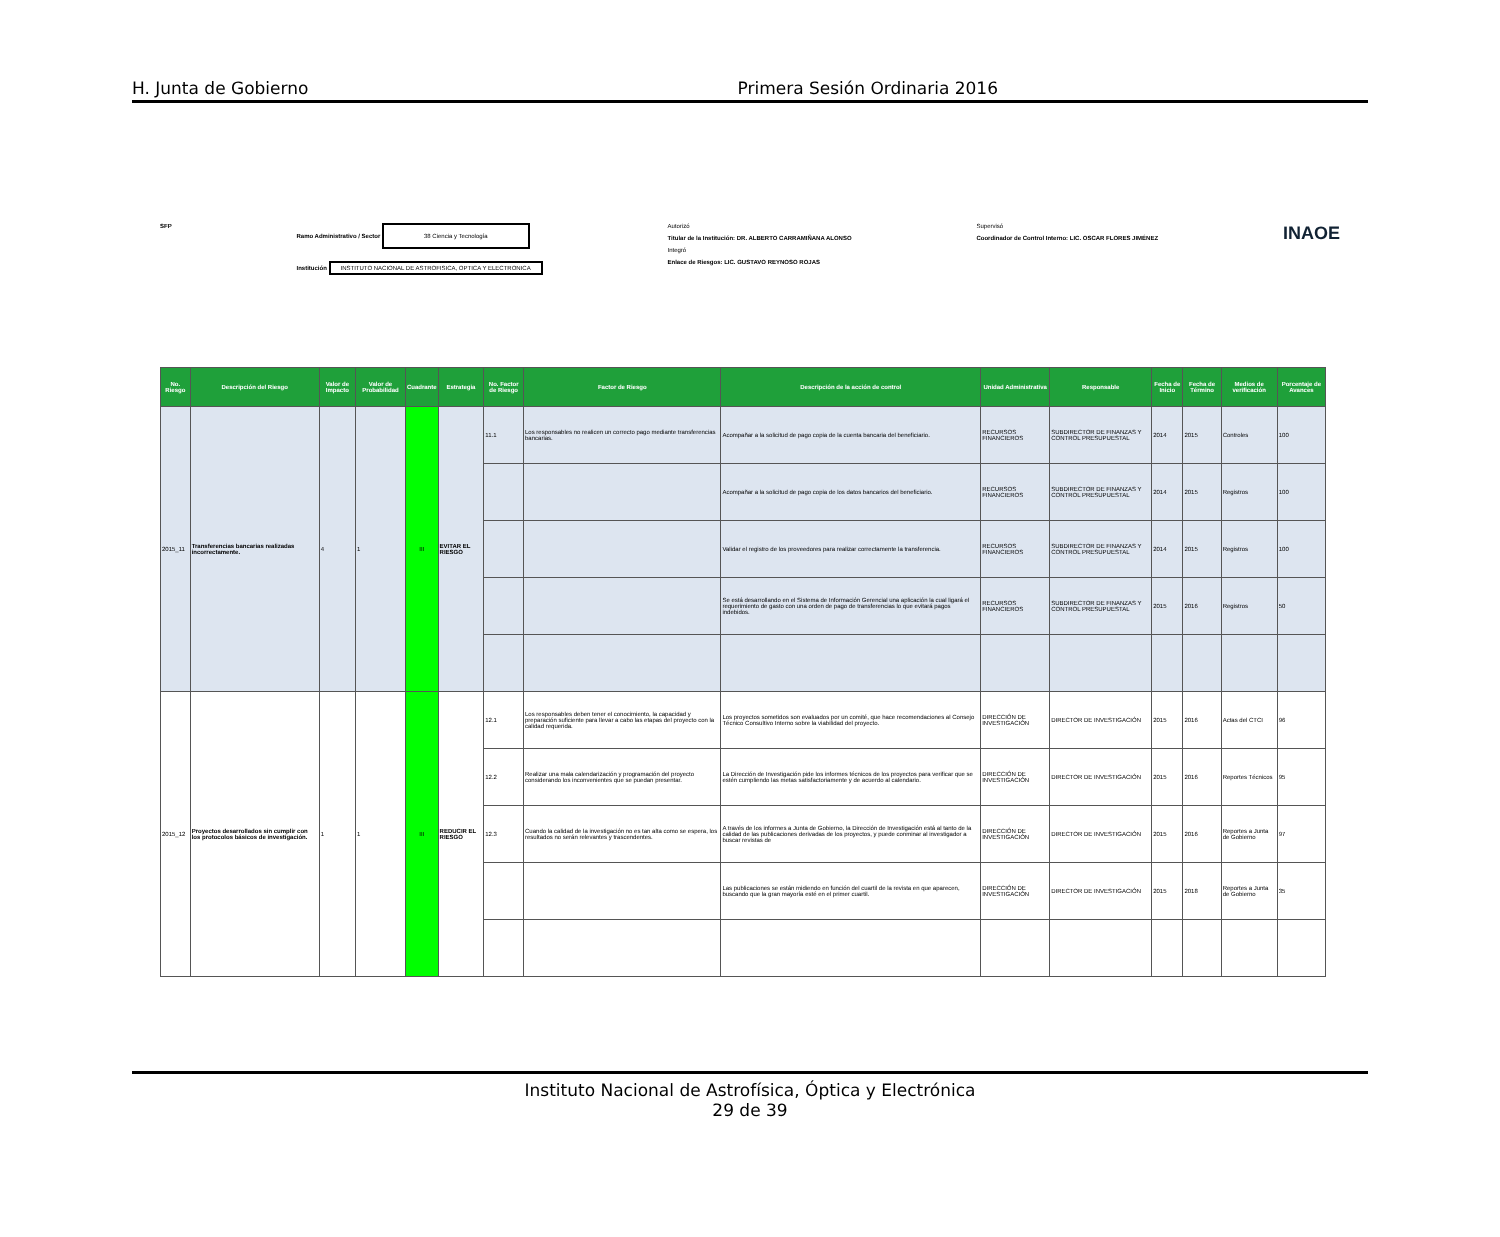H. Junta de Gobierno Primera Sesión Ordinaria 2016
SFP Ramo Administrativo / Sector 38 Ciencia y Tecnología
Institución INSTITUTO NACIONAL DE ASTROFISICA, OPTICA Y ELECTRONICA
Autorizó
Titular de la Institución: DR. ALBERTO CARRAMIÑANA ALONSO
Integró
Enlace de Riesgos: LIC. GUSTAVO REYNOSO ROJAS
Supervisó
Coordinador de Control Interno: LIC. OSCAR FLORES JIMÉNEZ
INAOE
| No. Riesgo | Descripción del Riesgo | Valor de Impacto | Valor de Probabilidad | Cuadrante | Estrategia | No. Factor de Riesgo | Factor de Riesgo | Descripción de la acción de control | Unidad Administrativa | Responsable | Fecha de Inicio | Fecha de Término | Medios de verificación | Porcentaje de Avances |
| --- | --- | --- | --- | --- | --- | --- | --- | --- | --- | --- | --- | --- | --- | --- |
| 2015_11 | Transferencias bancarias realizadas incorrectamente. | 4 | 1 | III | EVITAR EL RIESGO | 11.1 | Los responsables no realicen un correcto pago mediante transferencias bancarias. | Acompañar a la solicitud de pago copia de la cuenta bancaria del beneficiario. | RECURSOS FINANCIEROS | SUBDIRECTOR DE FINANZAS Y CONTROL PRESUPUESTAL | 2014 | 2015 | Controles | 100 |
| | | | | | | | | Acompañar a la solicitud de pago copia de los datos bancarios del beneficiario. | RECURSOS FINANCIEROS | SUBDIRECTOR DE FINANZAS Y CONTROL PRESUPUESTAL | 2014 | 2015 | Registros | 100 |
| | | | | | | | | Validar el registro de los proveedores para realizar correctamente la transferencia. | RECURSOS FINANCIEROS | SUBDIRECTOR DE FINANZAS Y CONTROL PRESUPUESTAL | 2014 | 2015 | Registros | 100 |
| | | | | | | | | Se está desarrollando en el Sistema de Información Gerencial una aplicación la cual ligará el requerimiento de gasto con una orden de pago de transferencias lo que evitará pagos indebidos. | RECURSOS FINANCIEROS | SUBDIRECTOR DE FINANZAS Y CONTROL PRESUPUESTAL | 2015 | 2016 | Registros | 50 |
| 2015_12 | Proyectos desarrollados sin cumplir con los protocolos básicos de investigación. | 1 | 1 | III | REDUCIR EL RIESGO | 12.1 | Los responsables deben tener el conocimiento, la capacidad y preparación suficiente para llevar a cabo las etapas del proyecto con la calidad requerida. | Los proyectos sometidos son evaluados por un comité, que hace recomendaciones al Consejo Técnico Consultivo Interno sobre la viabilidad del proyecto. | DIRECCIÓN DE INVESTIGACIÓN | DIRECTOR DE INVESTIGACIÓN | 2015 | 2016 | Actas del CTCI | 96 |
| | | | | | | 12.2 | Realizar una mala calendarización y programación del proyecto considerando los inconvenientes que se puedan presentar. | La Dirección de Investigación pide los informes técnicos de los proyectos para verificar que se estén cumpliendo las metas satisfactoriamente y de acuerdo al calendario. | DIRECCIÓN DE INVESTIGACIÓN | DIRECTOR DE INVESTIGACIÓN | 2015 | 2016 | Reportes Técnicos | 95 |
| | | | | | | 12.3 | Cuando la calidad de la investigación no es tan alta como se espera, los resultados no serán relevantes y trascendentes. | A través de los informes a Junta de Gobierno, la Dirección de Investigación está al tanto de la calidad de las publicaciones derivadas de los proyectos, y puede conminar al investigador a buscar revistas de | DIRECCIÓN DE INVESTIGACIÓN | DIRECTOR DE INVESTIGACIÓN | 2015 | 2016 | Reportes a Junta de Gobierno | 97 |
| | | | | | | | | Las publicaciones se están midiendo en función del cuartil de la revista en que aparecen, buscando que la gran mayoría esté en el primer cuartil. | DIRECCIÓN DE INVESTIGACIÓN | DIRECTOR DE INVESTIGACIÓN | 2015 | 2018 | Reportes a Junta de Gobierno | 35 |
Instituto Nacional de Astrofísica, Óptica y Electrónica
29 de 39